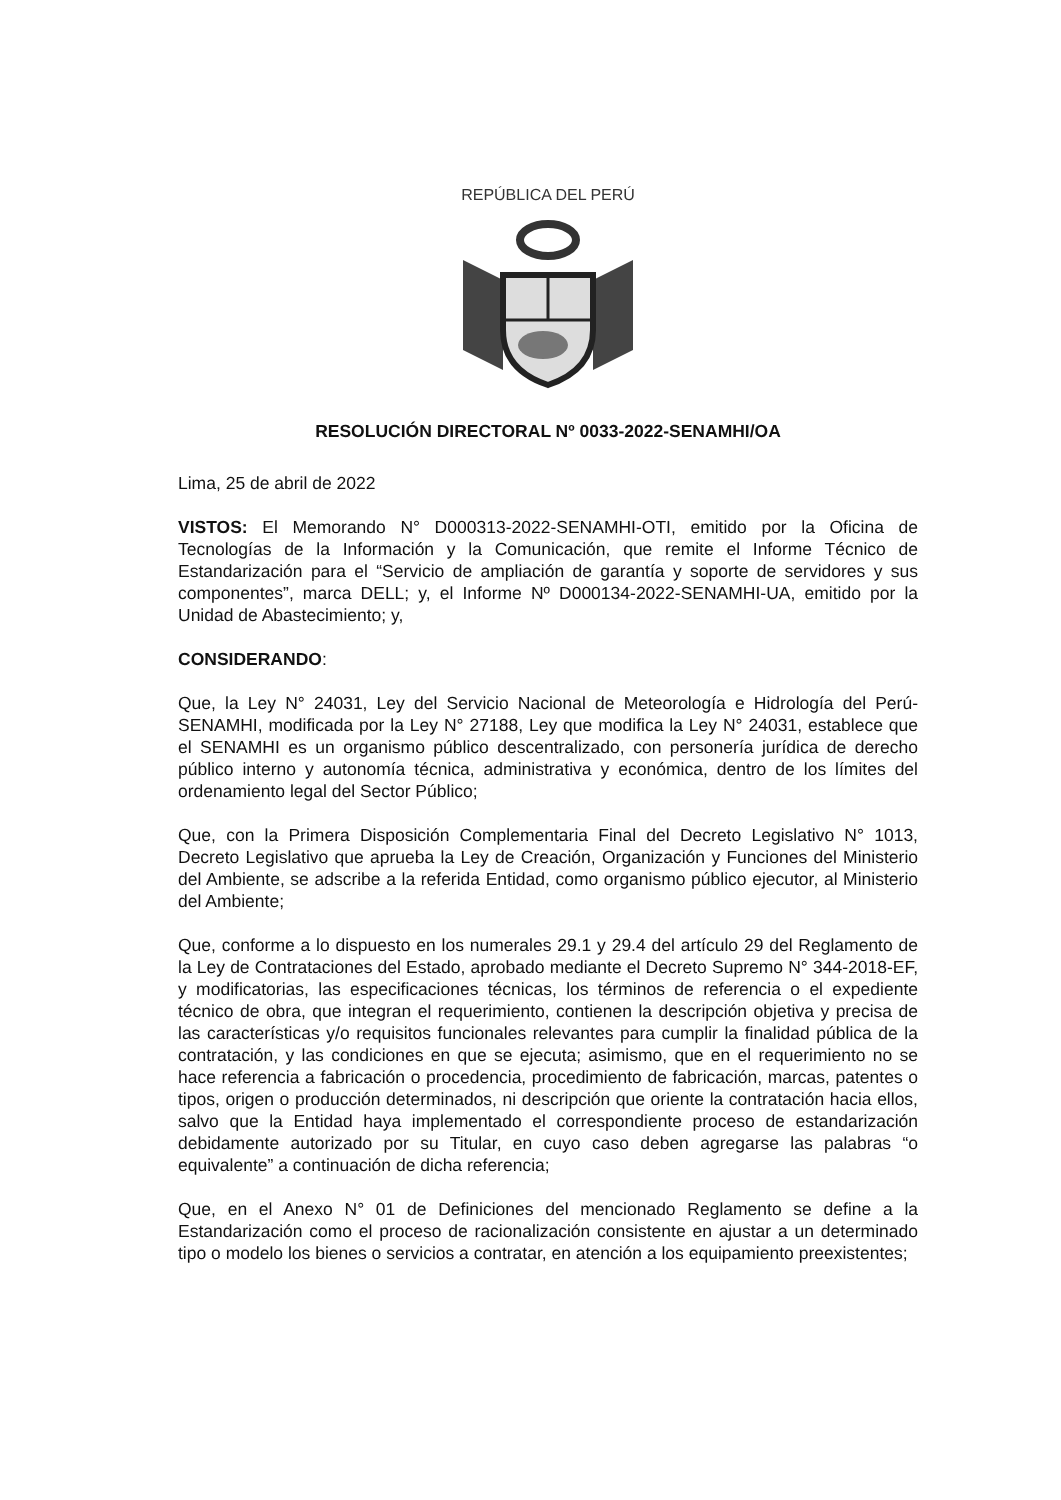REPÚBLICA DEL PERÚ
RESOLUCIÓN DIRECTORAL Nº 0033-2022-SENAMHI/OA
Lima, 25 de abril de 2022
VISTOS: El Memorando N° D000313-2022-SENAMHI-OTI, emitido por la Oficina de Tecnologías de la Información y la Comunicación, que remite el Informe Técnico de Estandarización para el “Servicio de ampliación de garantía y soporte de servidores y sus componentes”, marca DELL; y, el Informe Nº D000134-2022-SENAMHI-UA, emitido por la Unidad de Abastecimiento; y,
CONSIDERANDO:
Que, la Ley N° 24031, Ley del Servicio Nacional de Meteorología e Hidrología del Perú-SENAMHI, modificada por la Ley N° 27188, Ley que modifica la Ley N° 24031, establece que el SENAMHI es un organismo público descentralizado, con personería jurídica de derecho público interno y autonomía técnica, administrativa y económica, dentro de los límites del ordenamiento legal del Sector Público;
Que, con la Primera Disposición Complementaria Final del Decreto Legislativo N° 1013, Decreto Legislativo que aprueba la Ley de Creación, Organización y Funciones del Ministerio del Ambiente, se adscribe a la referida Entidad, como organismo público ejecutor, al Ministerio del Ambiente;
Que, conforme a lo dispuesto en los numerales 29.1 y 29.4 del artículo 29 del Reglamento de la Ley de Contrataciones del Estado, aprobado mediante el Decreto Supremo N° 344-2018-EF, y modificatorias, las especificaciones técnicas, los términos de referencia o el expediente técnico de obra, que integran el requerimiento, contienen la descripción objetiva y precisa de las características y/o requisitos funcionales relevantes para cumplir la finalidad pública de la contratación, y las condiciones en que se ejecuta; asimismo, que en el requerimiento no se hace referencia a fabricación o procedencia, procedimiento de fabricación, marcas, patentes o tipos, origen o producción determinados, ni descripción que oriente la contratación hacia ellos, salvo que la Entidad haya implementado el correspondiente proceso de estandarización debidamente autorizado por su Titular, en cuyo caso deben agregarse las palabras “o equivalente” a continuación de dicha referencia;
Que, en el Anexo N° 01 de Definiciones del mencionado Reglamento se define a la Estandarización como el proceso de racionalización consistente en ajustar a un determinado tipo o modelo los bienes o servicios a contratar, en atención a los equipamiento preexistentes;